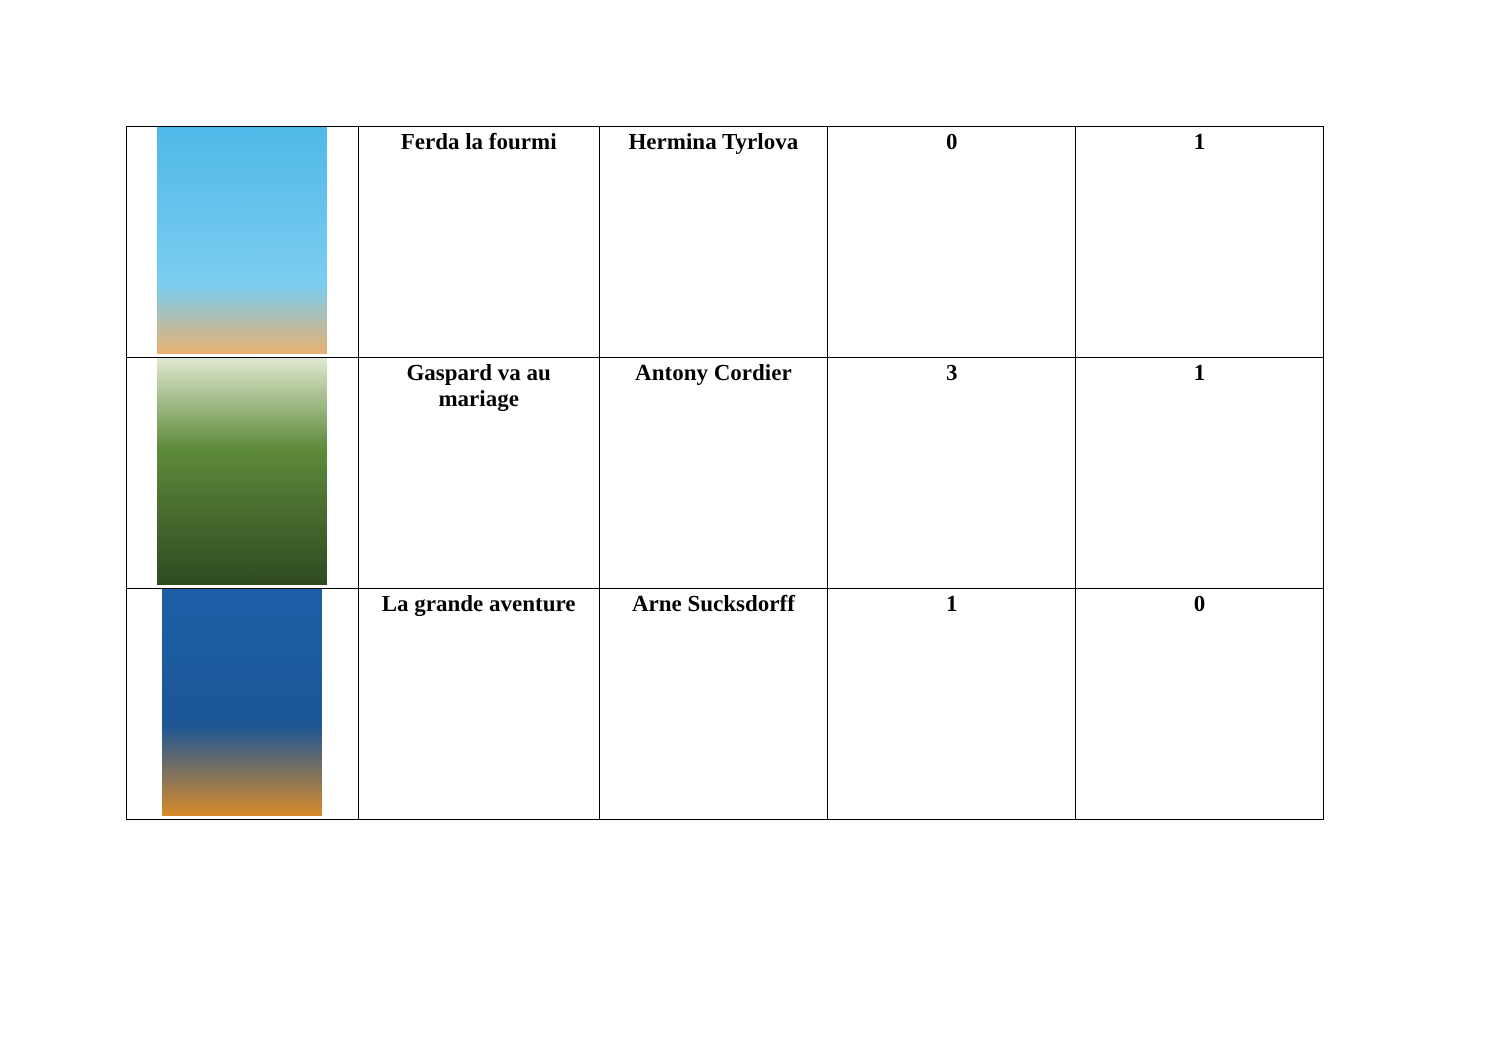| | Ferda la fourmi | Hermina Tyrlova | 0 | 1 |
| | Gaspard va au mariage | Antony Cordier | 3 | 1 |
| | La grande aventure | Arne Sucksdorff | 1 | 0 |